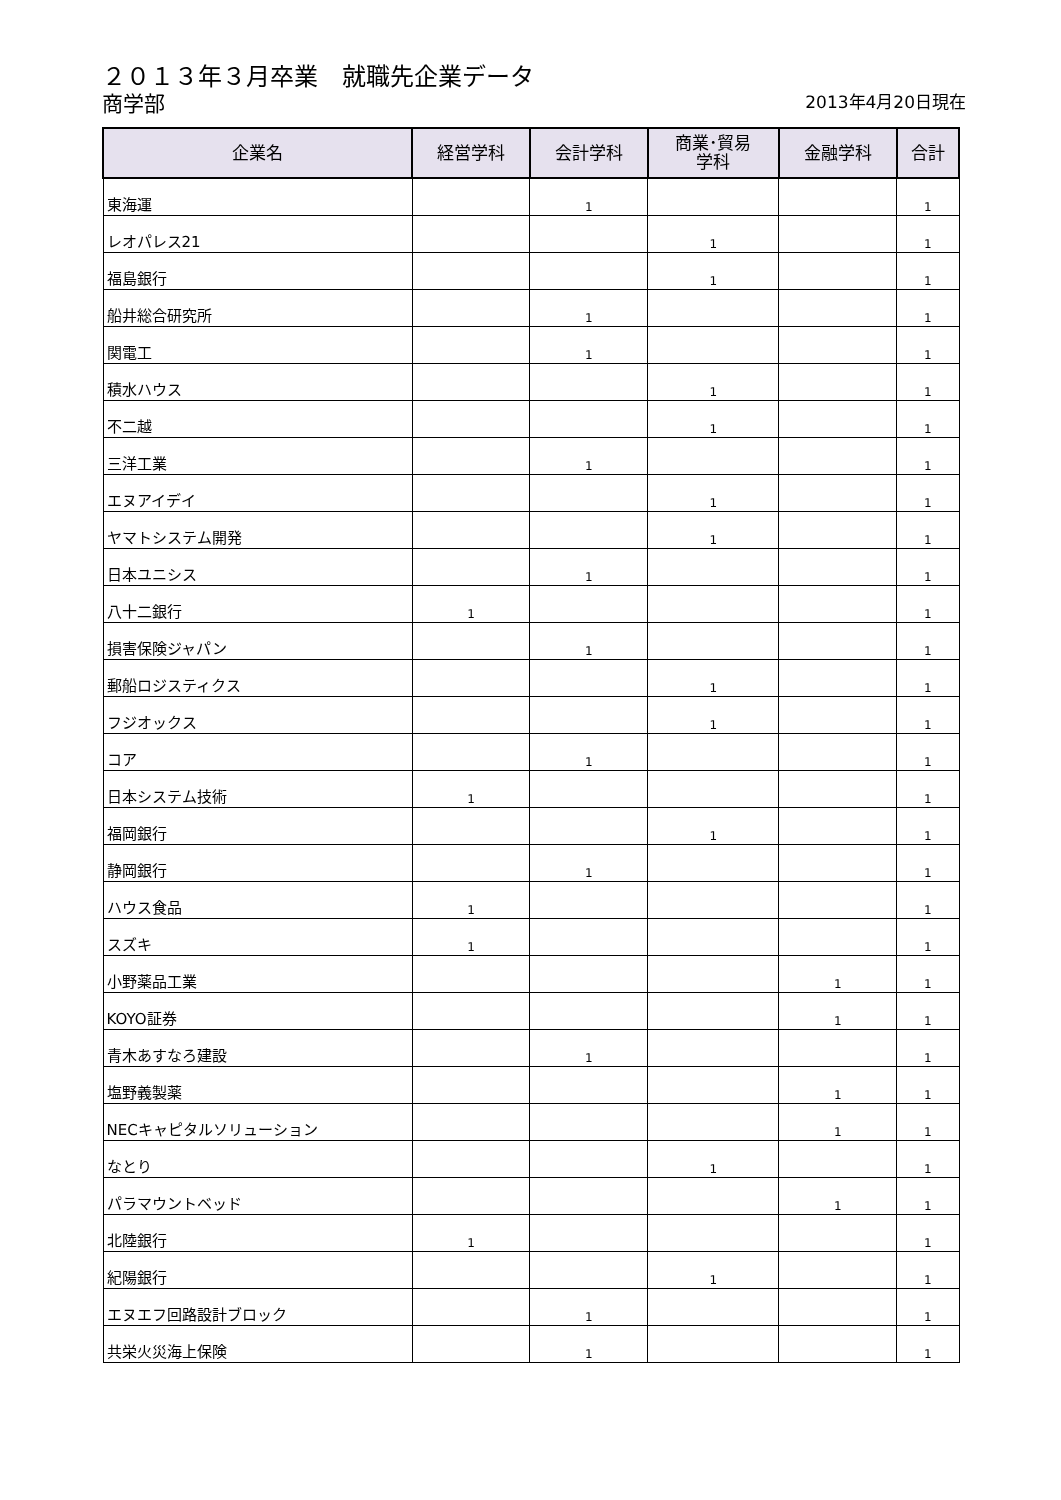２０１３年３月卒業　就職先企業データ
商学部
2013年4月20日現在
| 企業名 | 経営学科 | 会計学科 | 商業･貿易 学科 | 金融学科 | 合計 |
| --- | --- | --- | --- | --- | --- |
| 東海運 | | 1 | | | 1 |
| レオパレス21 | | | 1 | | 1 |
| 福島銀行 | | | 1 | | 1 |
| 船井総合研究所 | | 1 | | | 1 |
| 関電工 | | 1 | | | 1 |
| 積水ハウス | | | 1 | | 1 |
| 不二越 | | | 1 | | 1 |
| 三洋工業 | | 1 | | | 1 |
| エヌアイデイ | | | 1 | | 1 |
| ヤマトシステム開発 | | | 1 | | 1 |
| 日本ユニシス | | 1 | | | 1 |
| 八十二銀行 | 1 | | | | 1 |
| 損害保険ジャパン | | 1 | | | 1 |
| 郵船ロジスティクス | | | 1 | | 1 |
| フジオックス | | | 1 | | 1 |
| コア | | 1 | | | 1 |
| 日本システム技術 | 1 | | | | 1 |
| 福岡銀行 | | | 1 | | 1 |
| 静岡銀行 | | 1 | | | 1 |
| ハウス食品 | 1 | | | | 1 |
| スズキ | 1 | | | | 1 |
| 小野薬品工業 | | | | 1 | 1 |
| KOYO証券 | | | | 1 | 1 |
| 青木あすなろ建設 | | 1 | | | 1 |
| 塩野義製薬 | | | | 1 | 1 |
| NECキャピタルソリューション | | | | 1 | 1 |
| なとり | | | 1 | | 1 |
| パラマウントベッド | | | | 1 | 1 |
| 北陸銀行 | 1 | | | | 1 |
| 紀陽銀行 | | | 1 | | 1 |
| エヌエフ回路設計ブロック | | 1 | | | 1 |
| 共栄火災海上保険 | | 1 | | | 1 |